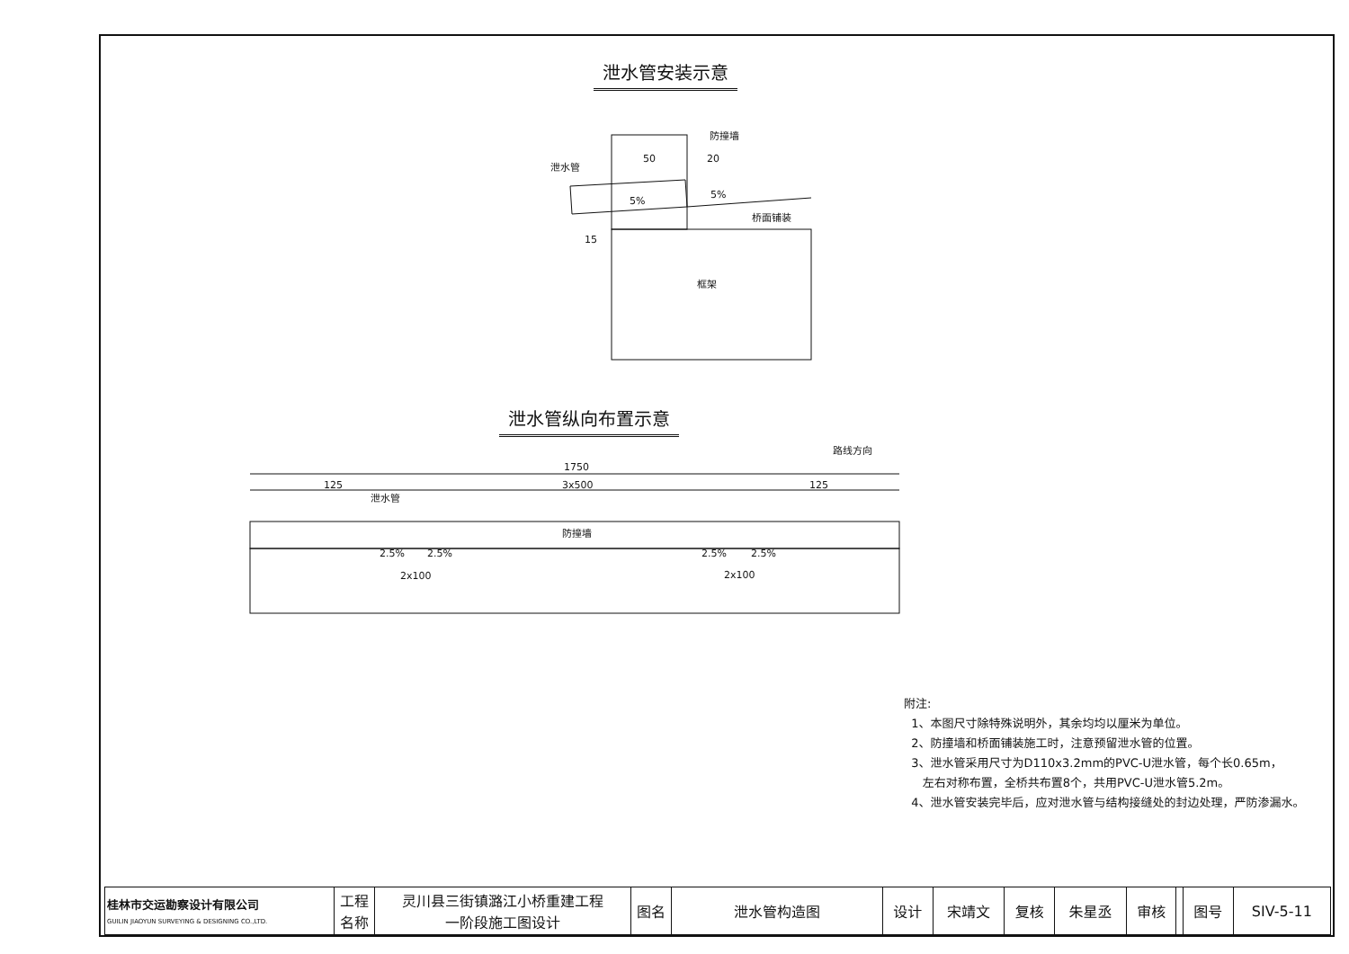泄水管安装示意
防撞墙
泄水管
50
20
5%
5%
桥面铺装
15
框架
路线方向
1750
125
3x500
125
泄水管
防撞墙
2x100
2x100
2.5%
2.5%
2.5%
2.5%
泄水管纵向布置示意
附注:
1、本图尺寸除特殊说明外，其余均均以厘米为单位。
2、防撞墙和桥面铺装施工时，注意预留泄水管的位置。
3、泄水管采用尺寸为D110x3.2mm的PVC-U泄水管，每个长0.65m，
左右对称布置，全桥共布置8个，共用PVC-U泄水管5.2m。
4、泄水管安装完毕后，应对泄水管与结构接缝处的封边处理，严防渗漏水。
| 桂林市交运勘察设计有限公司 GUILIN JIAOYUN SURVEYING & DESIGNING CO.,LTD. | 工程 名称 | 灵川县三街镇潞江小桥重建工程 一阶段施工图设计 | 图名 | 泄水管构造图 | 设计 | 宋靖文 | 复核 | 朱星丞 | 审核 | | 图号 | SIV-5-11 |